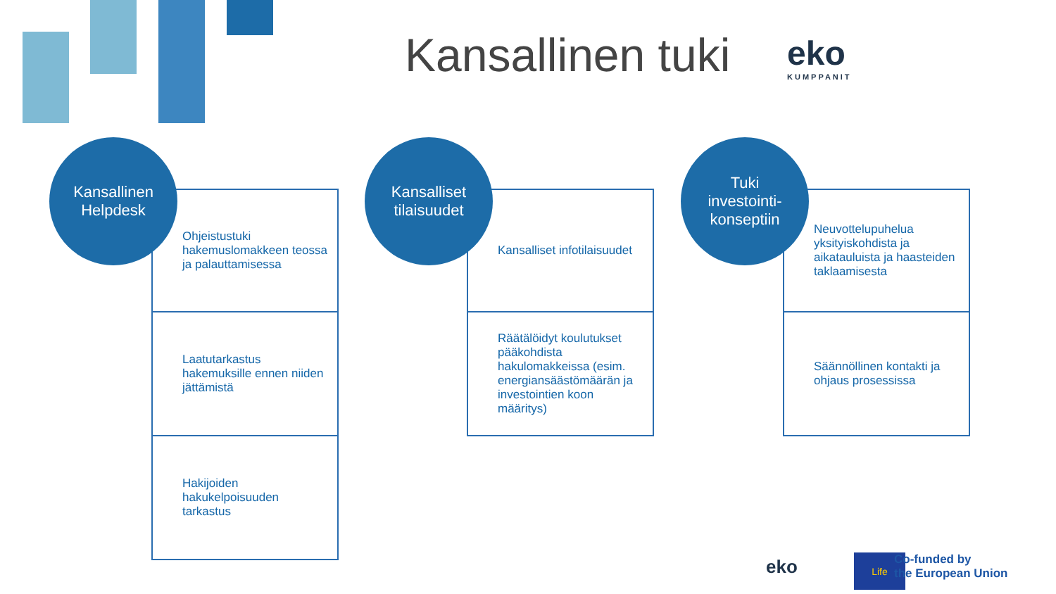Kansallinen tuki eko
KUMPPANIT
Kansallinen
Helpdesk
Ohjeistustuki hakemuslomakkeen teossa ja palauttamisessa
Laatutarkastus hakemuksille ennen niiden jättämistä
Hakijoiden hakukelpoisuuden tarkastus
Kansalliset
tilaisuudet
Kansalliset infotilaisuudet
Räätälöidyt koulutukset pääkohdista hakulomakkeissa (esim. energiansäästömäärän ja investointien koon määritys)
Tuki
investointi-
konseptiin
Neuvottelupuhelua yksityiskohdista ja aikatauluista ja haasteiden taklaamisesta
Säännöllinen kontakti ja ohjaus prosessissa
eko Life
Co-funded by
the European Union